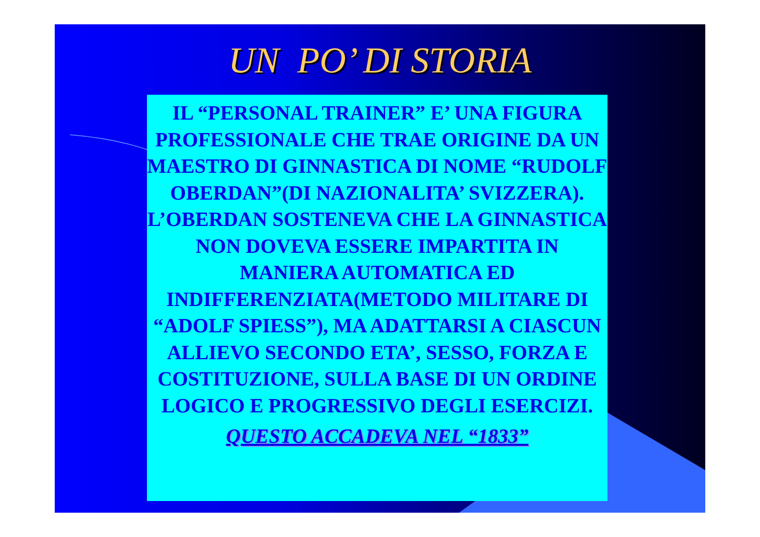UN PO’ DI STORIA
IL “PERSONAL TRAINER” E’ UNA FIGURA PROFESSIONALE CHE TRAE ORIGINE DA UN MAESTRO DI GINNASTICA DI NOME “RUDOLF OBERDAN”(DI NAZIONALITA’ SVIZZERA). L’OBERDAN SOSTENEVA CHE LA GINNASTICA NON DOVEVA ESSERE IMPARTITA IN MANIERA AUTOMATICA ED INDIFFERENZIATA(METODO MILITARE DI “ADOLF SPIESS”), MA ADATTARSI A CIASCUN ALLIEVO SECONDO ETA’, SESSO, FORZA E COSTITUZIONE, SULLA BASE DI UN ORDINE LOGICO E PROGRESSIVO DEGLI ESERCIZI.
QUESTO ACCADEVA NEL “1833”